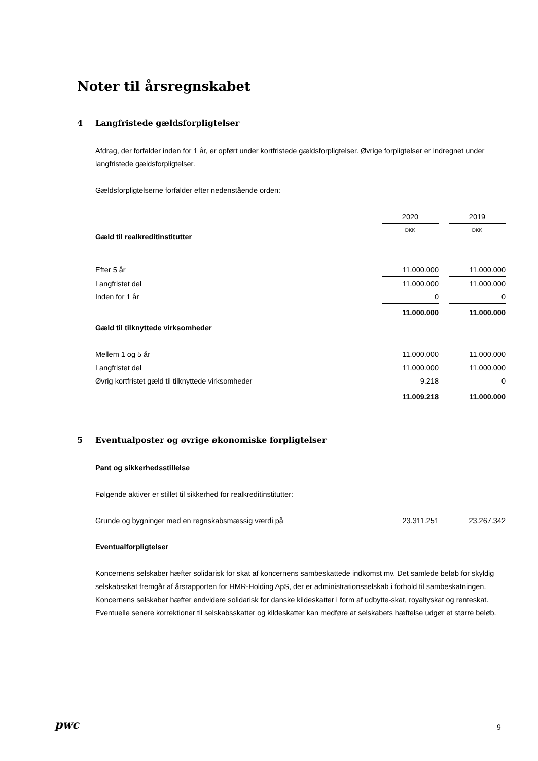Noter til årsregnskabet
4 Langfristede gældsforpligtelser
Afdrag, der forfalder inden for 1 år, er opført under kortfristede gældsforpligtelser. Øvrige forpligtelser er indregnet under langfristede gældsforpligtelser.
Gældsforpligtelserne forfalder efter nedenstående orden:
| | 2020 | | 2019 |
| Gæld til realkreditinstitutter | DKK | | DKK |
| Efter 5 år | 11.000.000 | | 11.000.000 |
| Langfristet del | 11.000.000 | | 11.000.000 |
| Inden for 1 år | 0 | | 0 |
| | 11.000.000 | | 11.000.000 |
| Gæld til tilknyttede virksomheder | | | |
| Mellem 1 og 5 år | 11.000.000 | | 11.000.000 |
| Langfristet del | 11.000.000 | | 11.000.000 |
| Øvrig kortfristet gæld til tilknyttede virksomheder | 9.218 | | 0 |
| | 11.009.218 | | 11.000.000 |
5 Eventualposter og øvrige økonomiske forpligtelser
Pant og sikkerhedsstillelse
Følgende aktiver er stillet til sikkerhed for realkreditinstitutter:
| Grunde og bygninger med en regnskabsmæssig værdi på | 23.311.251 | | 23.267.342 |
Eventualforpligtelser
Koncernens selskaber hæfter solidarisk for skat af koncernens sambeskattede indkomst mv. Det samlede beløb for skyldig selskabsskat fremgår af årsrapporten for HMR-Holding ApS, der er administrationsselskab i forhold til sambeskatningen. Koncernens selskaber hæfter endvidere solidarisk for danske kildeskatter i form af udbytte-skat, royaltyskat og renteskat. Eventuelle senere korrektioner til selskabsskatter og kildeskatter kan medføre at selskabets hæftelse udgør et større beløb.
pwc 9